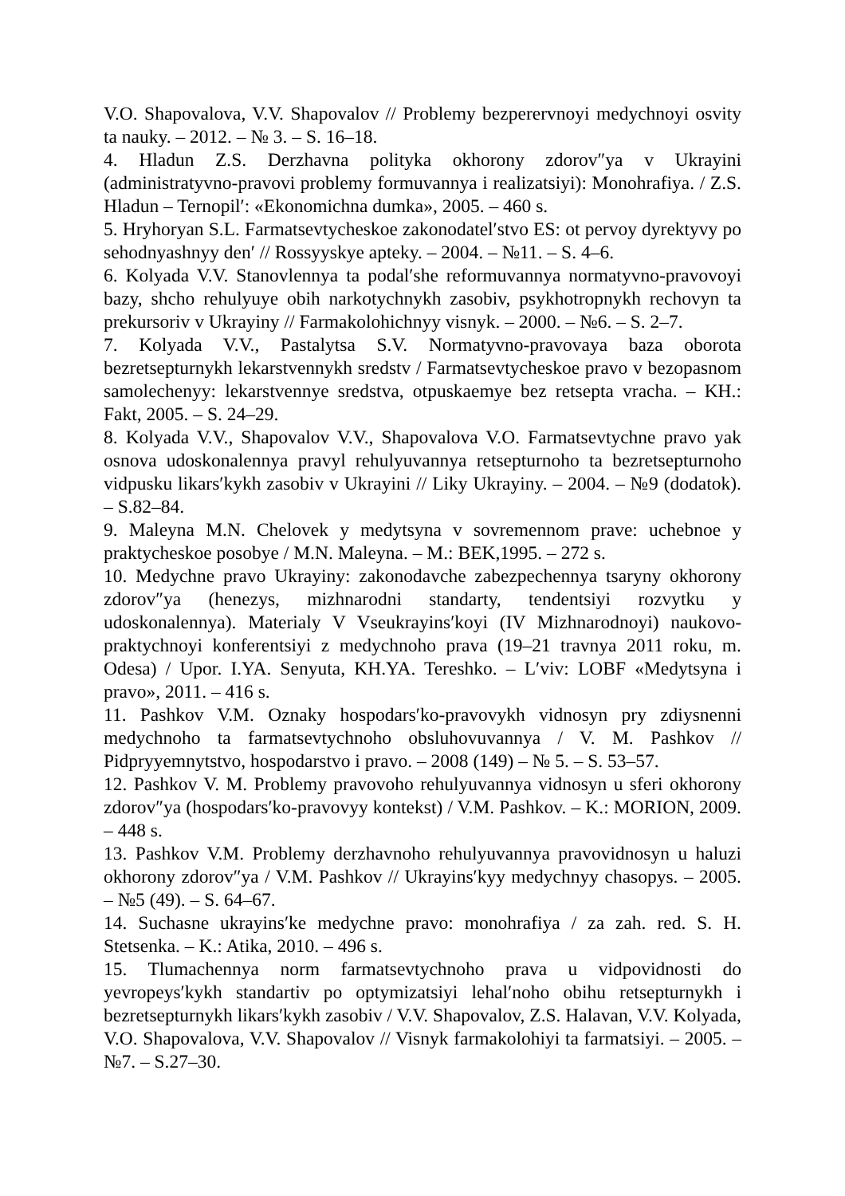V.O. Shapovalova, V.V. Shapovalov // Problemy bezperervnoyi medychnoyi osvity ta nauky. – 2012. – № 3. – S. 16–18.
4. Hladun Z.S. Derzhavna polityka okhorony zdorov″ya v Ukrayini (administratyvno-pravovi problemy formuvannya i realizatsiyi): Monohrafiya. / Z.S. Hladun – Ternopil′: «Ekonomichna dumka», 2005. – 460 s.
5. Hryhoryan S.L. Farmatsevtycheskoe zakonodatel′stvo ES: ot pervoy dyrektyvy po sehodnyashnyy den′ // Rossyyskye apteky. – 2004. – №11. – S. 4–6.
6. Kolyada V.V. Stanovlennya ta podal′she reformuvannya normatyvno-pravovoyi bazy, shcho rehulyuye obih narkotychnykh zasobiv, psykhotropnykh rechovyn ta prekursoriv v Ukrayiny // Farmakolohichnyy visnyk. – 2000. – №6. – S. 2–7.
7. Kolyada V.V., Pastalytsa S.V. Normatyvno-pravovaya baza oborota bezretsepturnykh lekarstvennykh sredstv / Farmatsevtycheskoe pravo v bezopasnom samolechenyy: lekarstvennye sredstva, otpuskaemye bez retsepta vracha. – KH.: Fakt, 2005. – S. 24–29.
8. Kolyada V.V., Shapovalov V.V., Shapovalova V.O. Farmatsevtychne pravo yak osnova udoskonalennya pravyl rehulyuvannya retsepturnoho ta bezretsepturnoho vidpusku likars′kykh zasobiv v Ukrayini // Liky Ukrayiny. – 2004. – №9 (dodatok). – S.82–84.
9. Maleyna M.N. Chelovek y medytsyna v sovremennom prave: uchebnoe y praktycheskoe posobye / M.N. Maleyna. – M.: BEK,1995. – 272 s.
10. Medychne pravo Ukrayiny: zakonodavche zabezpechennya tsaryny okhorony zdorov″ya (henezys, mizhnarodni standarty, tendentsiyi rozvytku y udoskonalennya). Materialy V Vseukrayins′koyi (IV Mizhnarodnoyi) naukovo-praktychnoyi konferentsiyi z medychnoho prava (19–21 travnya 2011 roku, m. Odesa) / Upor. I.YA. Senyuta, KH.YA. Tereshko. – L′viv: LOBF «Medytsyna i pravo», 2011. – 416 s.
11. Pashkov V.M. Oznaky hospodars′ko-pravovykh vidnosyn pry zdiysnenni medychnoho ta farmatsevtychnoho obsluhovuvannya / V. M. Pashkov // Pidpryyemnytstvo, hospodarstvo i pravo. – 2008 (149) – № 5. – S. 53–57.
12. Pashkov V. M. Problemy pravovoho rehulyuvannya vidnosyn u sferi okhorony zdorov″ya (hospodars′ko-pravovyy kontekst) / V.M. Pashkov. – K.: MORION, 2009. – 448 s.
13. Pashkov V.M. Problemy derzhavnoho rehulyuvannya pravovidnosyn u haluzi okhorony zdorov″ya / V.M. Pashkov // Ukrayins′kyy medychnyy chasopys. – 2005. – №5 (49). – S. 64–67.
14. Suchasne ukrayins′ke medychne pravo: monohrafiya / za zah. red. S. H. Stetsenka. – K.: Atika, 2010. – 496 s.
15. Tlumachennya norm farmatsevtychnoho prava u vidpovidnosti do yevropeys′kykh standartiv po optymizatsiyi lehal′noho obihu retsepturnykh i bezretsepturnykh likars′kykh zasobiv / V.V. Shapovalov, Z.S. Halavan, V.V. Kolyada, V.O. Shapovalova, V.V. Shapovalov // Visnyk farmakolohiyi ta farmatsiyi. – 2005. – №7. – S.27–30.